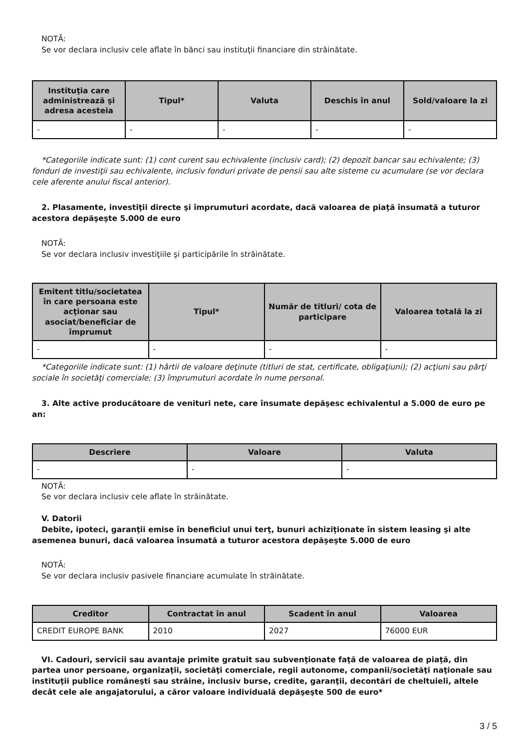NOTĂ:
Se vor declara inclusiv cele aflate în bănci sau instituţii financiare din străinătate.
| Instituţia care administrează şi adresa acesteia | Tipul* | Valuta | Deschis în anul | Sold/valoare la zi |
| --- | --- | --- | --- | --- |
| - | - | - | - | - |
*Categoriile indicate sunt: (1) cont curent sau echivalente (inclusiv card); (2) depozit bancar sau echivalente; (3) fonduri de investiţii sau echivalente, inclusiv fonduri private de pensii sau alte sisteme cu acumulare (se vor declara cele aferente anului fiscal anterior).
2. Plasamente, investiţii directe şi împrumuturi acordate, dacă valoarea de piaţă însumată a tuturor acestora depăşeşte 5.000 de euro
NOTĂ:
Se vor declara inclusiv investiţiile şi participările în străinătate.
| Emitent titlu/societatea în care persoana este acţionar sau asociat/beneficiar de împrumut | Tipul* | Număr de titluri/ cota de participare | Valoarea totală la zi |
| --- | --- | --- | --- |
| - | - | - | - |
*Categoriile indicate sunt: (1) hârtii de valoare deţinute (titluri de stat, certificate, obligaţiuni); (2) acţiuni sau părţi sociale în societăţi comerciale; (3) împrumuturi acordate în nume personal.
3. Alte active producătoare de venituri nete, care însumate depăşesc echivalentul a 5.000 de euro pe an:
| Descriere | Valoare | Valuta |
| --- | --- | --- |
| - | - | - |
NOTĂ:
Se vor declara inclusiv cele aflate în străinătate.
V. Datorii
Debite, ipoteci, garanţii emise în beneficiul unui terţ, bunuri achiziţionate în sistem leasing şi alte asemenea bunuri, dacă valoarea însumată a tuturor acestora depăşeşte 5.000 de euro
NOTĂ:
Se vor declara inclusiv pasivele financiare acumulate în străinătate.
| Creditor | Contractat în anul | Scadent în anul | Valoarea |
| --- | --- | --- | --- |
| CREDIT EUROPE BANK | 2010 | 2027 | 76000 EUR |
VI. Cadouri, servicii sau avantaje primite gratuit sau subvenţionate faţă de valoarea de piaţă, din partea unor persoane, organizaţii, societăţi comerciale, regii autonome, companii/societăţi naţionale sau instituţii publice româneşti sau străine, inclusiv burse, credite, garanţii, decontări de cheltuieli, altele decât cele ale angajatorului, a căror valoare individuală depăşeşte 500 de euro*
3 / 5